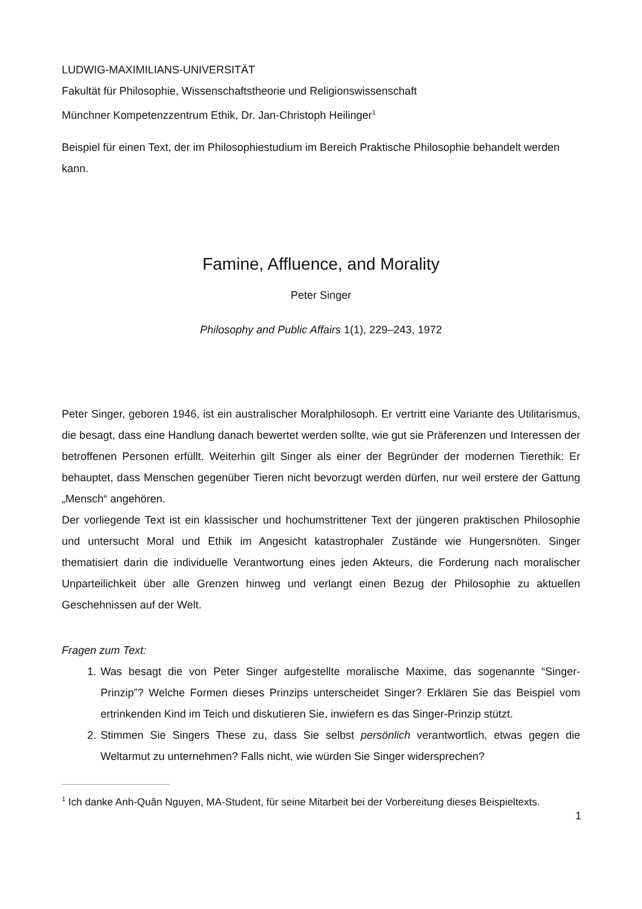LUDWIG-MAXIMILIANS-UNIVERSITÄT
Fakultät für Philosophie, Wissenschaftstheorie und Religionswissenschaft
Münchner Kompetenzzentrum Ethik, Dr. Jan-Christoph Heilinger<sup>1</sup>
Beispiel für einen Text, der im Philosophiestudium im Bereich Praktische Philosophie behandelt werden kann.
Famine, Affluence, and Morality
Peter Singer
Philosophy and Public Affairs 1(1), 229–243, 1972
Peter Singer, geboren 1946, ist ein australischer Moralphilosoph. Er vertritt eine Variante des Utilitarismus, die besagt, dass eine Handlung danach bewertet werden sollte, wie gut sie Präferenzen und Interessen der betroffenen Personen erfüllt. Weiterhin gilt Singer als einer der Begründer der modernen Tierethik: Er behauptet, dass Menschen gegenüber Tieren nicht bevorzugt werden dürfen, nur weil erstere der Gattung „Mensch“ angehören.
Der vorliegende Text ist ein klassischer und hochumstrittener Text der jüngeren praktischen Philosophie und untersucht Moral und Ethik im Angesicht katastrophaler Zustände wie Hungersnöten. Singer thematisiert darin die individuelle Verantwortung eines jeden Akteurs, die Forderung nach moralischer Unparteilichkeit über alle Grenzen hinweg und verlangt einen Bezug der Philosophie zu aktuellen Geschehnissen auf der Welt.
Fragen zum Text:
1. Was besagt die von Peter Singer aufgestellte moralische Maxime, das sogenannte “Singer-Prinzip”? Welche Formen dieses Prinzips unterscheidet Singer? Erklären Sie das Beispiel vom ertrinkenden Kind im Teich und diskutieren Sie, inwiefern es das Singer-Prinzip stützt.
2. Stimmen Sie Singers These zu, dass Sie selbst persönlich verantwortlich, etwas gegen die Weltarmut zu unternehmen? Falls nicht, wie würden Sie Singer widersprechen?
<sup>1</sup> Ich danke Anh-Quân Nguyen, MA-Student, für seine Mitarbeit bei der Vorbereitung dieses Beispieltexts.
1